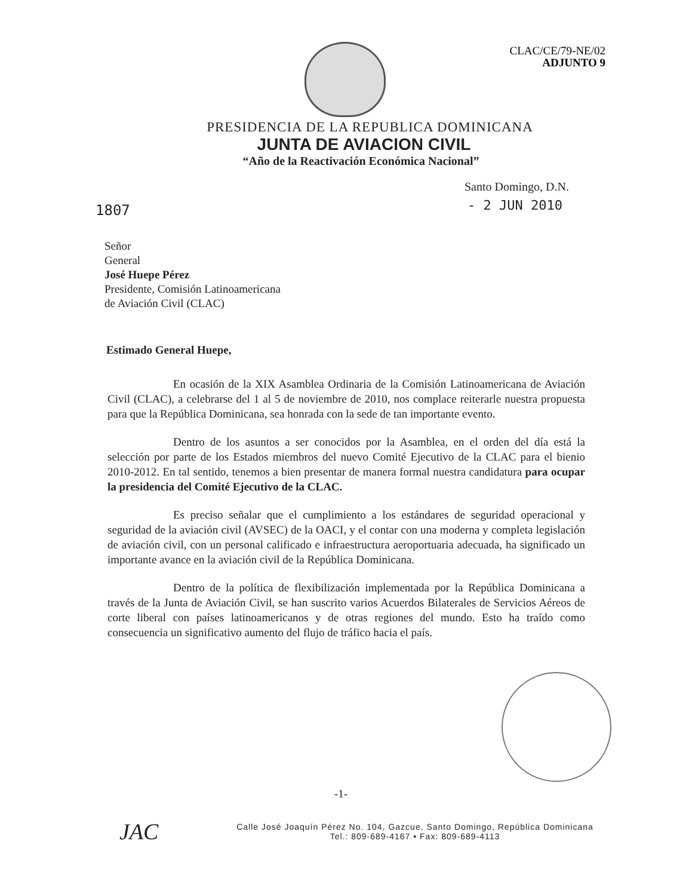CLAC/CE/79-NE/02
ADJUNTO 9
PRESIDENCIA DE LA REPUBLICA DOMINICANA
JUNTA DE AVIACION CIVIL
“Año de la Reactivación Económica Nacional”
Santo Domingo, D.N.
- 2 JUN 2010
1807
Señor
General
José Huepe Pérez
Presidente, Comisión Latinoamericana
de Aviación Civil (CLAC)
Estimado General Huepe,
En ocasión de la XIX Asamblea Ordinaria de la Comisión Latinoamericana de Aviación Civil (CLAC), a celebrarse del 1 al 5 de noviembre de 2010, nos complace reiterarle nuestra propuesta para que la República Dominicana, sea honrada con la sede de tan importante evento.
Dentro de los asuntos a ser conocidos por la Asamblea, en el orden del día está la selección por parte de los Estados miembros del nuevo Comité Ejecutivo de la CLAC para el bienio 2010-2012. En tal sentido, tenemos a bien presentar de manera formal nuestra candidatura para ocupar la presidencia del Comité Ejecutivo de la CLAC.
Es preciso señalar que el cumplimiento a los estándares de seguridad operacional y seguridad de la aviación civil (AVSEC) de la OACI, y el contar con una moderna y completa legislación de aviación civil, con un personal calificado e infraestructura aeroportuaria adecuada, ha significado un importante avance en la aviación civil de la República Dominicana.
Dentro de la política de flexibilización implementada por la República Dominicana a través de la Junta de Aviación Civil, se han suscrito varios Acuerdos Bilaterales de Servicios Aéreos de corte liberal con países latinoamericanos y de otras regiones del mundo. Esto ha traído como consecuencia un significativo aumento del flujo de tráfico hacia el país.
-1-
JAC
Calle José Joaquín Pérez No. 104, Gazcue, Santo Domingo, República Dominicana
Tel.: 809-689-4167 • Fax: 809-689-4113